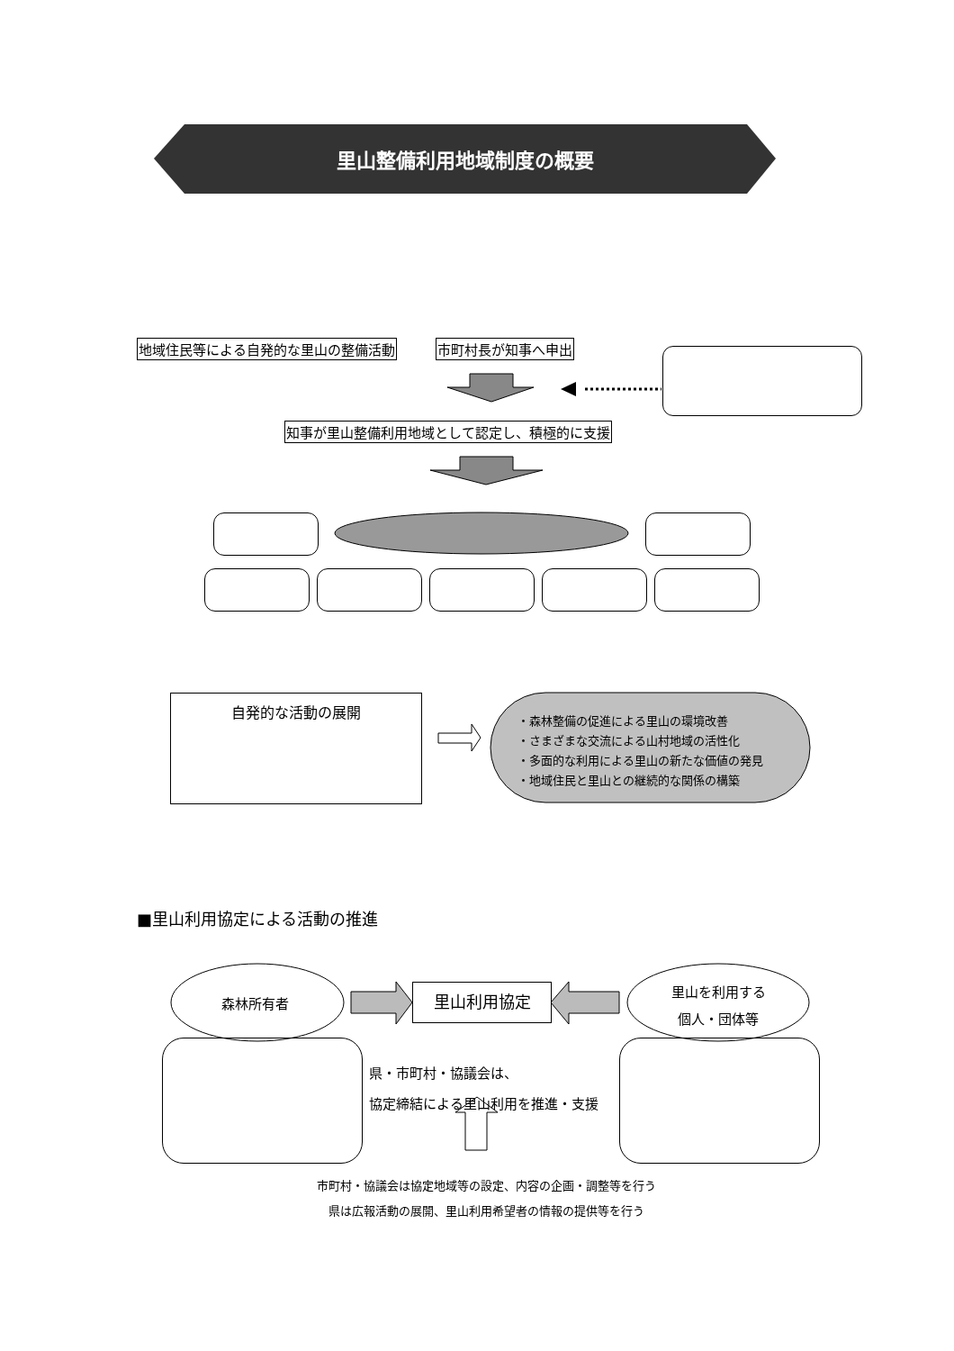里山整備利用地域制度の概要
地域住民等による自発的な里山の整備活動
市町村長が知事へ申出
知事が里山整備利用地域として認定し、積極的に支援
自発的な活動の展開
・森林整備の促進による里山の環境改善
・さまざまな交流による山村地域の活性化
・多面的な利用による里山の新たな価値の発見
・地域住民と里山との継続的な関係の構築
■里山利用協定による活動の推進
森林所有者
里山利用協定
里山を利用する
個人・団体等
県・市町村・協議会は、
協定締結による里山利用を推進・支援
市町村・協議会は協定地域等の設定、内容の企画・調整等を行う
県は広報活動の展開、里山利用希望者の情報の提供等を行う